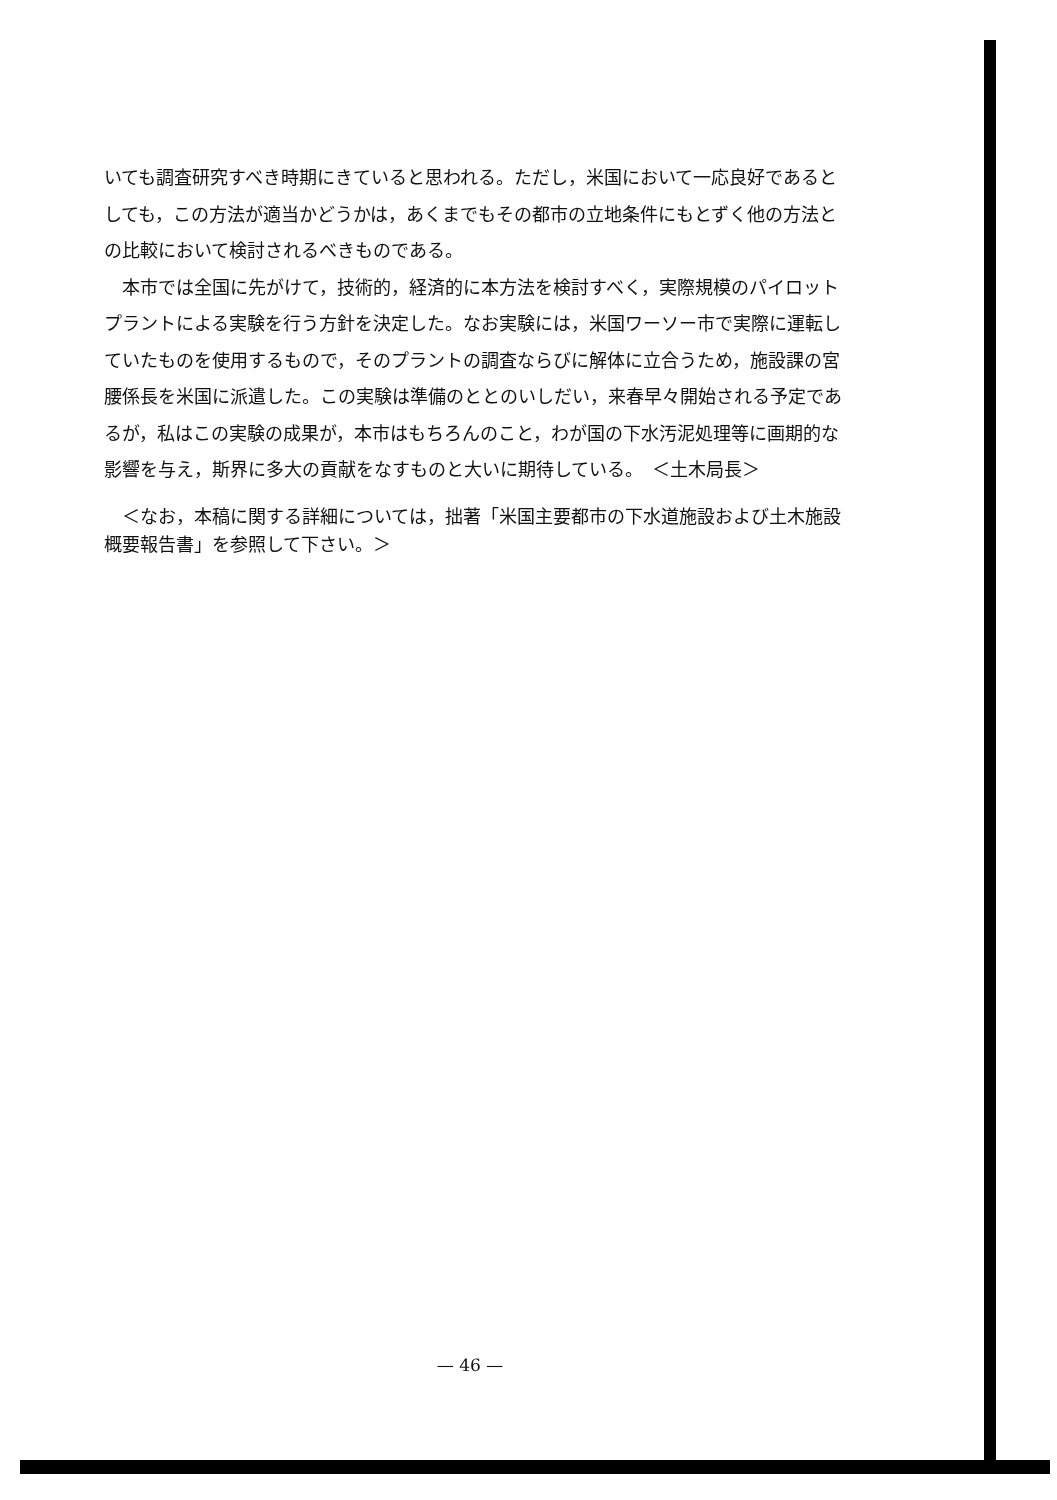いても調査研究すべき時期にきていると思われる。ただし，米国において一応良好であるとしても，この方法が適当かどうかは，あくまでもその都市の立地条件にもとずく他の方法との比較において検討されるべきものである。
本市では全国に先がけて，技術的，経済的に本方法を検討すべく，実際規模のパイロットプラントによる実験を行う方針を決定した。なお実験には，米国ワーソー市で実際に運転していたものを使用するもので，そのプラントの調査ならびに解体に立合うため，施設課の宮腰係長を米国に派遣した。この実験は準備のととのいしだい，来春早々開始される予定であるが，私はこの実験の成果が，本市はもちろんのこと，わが国の下水汚泥処理等に画期的な影響を与え，斯界に多大の貢献をなすものと大いに期待している。　＜土木局長＞
＜なお，本稿に関する詳細については，拙著「米国主要都市の下水道施設および土木施設概要報告書」を参照して下さい。＞
— 46 —